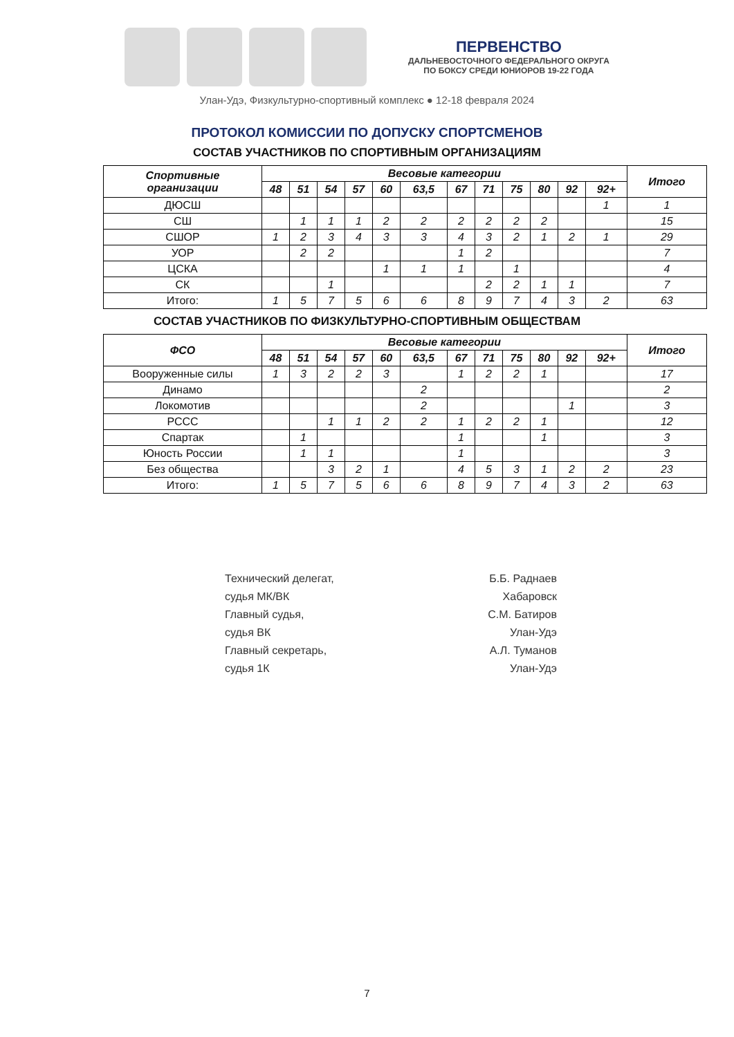ПЕРВЕНСТВО
ДАЛЬНЕВОСТОЧНОГО ФЕДЕРАЛЬНОГО ОКРУГА
ПО БОКСУ СРЕДИ ЮНИОРОВ 19-22 ГОДА
Улан-Удэ, Физкультурно-спортивный комплекс ● 12-18 февраля 2024
ПРОТОКОЛ КОМИССИИ ПО ДОПУСКУ СПОРТСМЕНОВ
СОСТАВ УЧАСТНИКОВ ПО СПОРТИВНЫМ ОРГАНИЗАЦИЯМ
| Спортивные организации | Весовые категории | | | | | | | | | | | | Итого |
| --- | --- | --- | --- | --- | --- | --- | --- | --- | --- | --- | --- | --- | --- |
| | 48 | 51 | 54 | 57 | 60 | 63,5 | 67 | 71 | 75 | 80 | 92 | 92+ | |
| ДЮСШ | | | | | | | | | | | | 1 | 1 |
| СШ | | 1 | 1 | 1 | 2 | 2 | 2 | 2 | 2 | 2 | | | 15 |
| СШОР | 1 | 2 | 3 | 4 | 3 | 3 | 4 | 3 | 2 | 1 | 2 | 1 | 29 |
| УОР | | 2 | 2 | | | | 1 | 2 | | | | | 7 |
| ЦСКА | | | | | 1 | 1 | 1 | | 1 | | | | 4 |
| СК | | | 1 | | | | | 2 | 2 | 1 | 1 | | 7 |
| Итого: | 1 | 5 | 7 | 5 | 6 | 6 | 8 | 9 | 7 | 4 | 3 | 2 | 63 |
СОСТАВ УЧАСТНИКОВ ПО ФИЗКУЛЬТУРНО-СПОРТИВНЫМ ОБЩЕСТВАМ
| ФСО | Весовые категории | | | | | | | | | | | | Итого |
| --- | --- | --- | --- | --- | --- | --- | --- | --- | --- | --- | --- | --- | --- |
| | 48 | 51 | 54 | 57 | 60 | 63,5 | 67 | 71 | 75 | 80 | 92 | 92+ | |
| Вооруженные силы | 1 | 3 | 2 | 2 | 3 | | 1 | 2 | 2 | 1 | | | 17 |
| Динамо | | | | | | 2 | | | | | | | 2 |
| Локомотив | | | | | | 2 | | | | | 1 | | 3 |
| РССС | | | 1 | 1 | 2 | 2 | 1 | 2 | 2 | 1 | | | 12 |
| Спартак | | 1 | | | | | 1 | | | 1 | | | 3 |
| Юность России | | 1 | 1 | | | | 1 | | | | | | 3 |
| Без общества | | | 3 | 2 | 1 | | 4 | 5 | 3 | 1 | 2 | 2 | 23 |
| Итого: | 1 | 5 | 7 | 5 | 6 | 6 | 8 | 9 | 7 | 4 | 3 | 2 | 63 |
Технический делегат,
судья МК/ВК
Главный судья,
судья ВК
Главный секретарь,
судья 1К
Б.Б. Раднаев
Хабаровск
С.М. Батиров
Улан-Удэ
А.Л. Туманов
Улан-Удэ
7